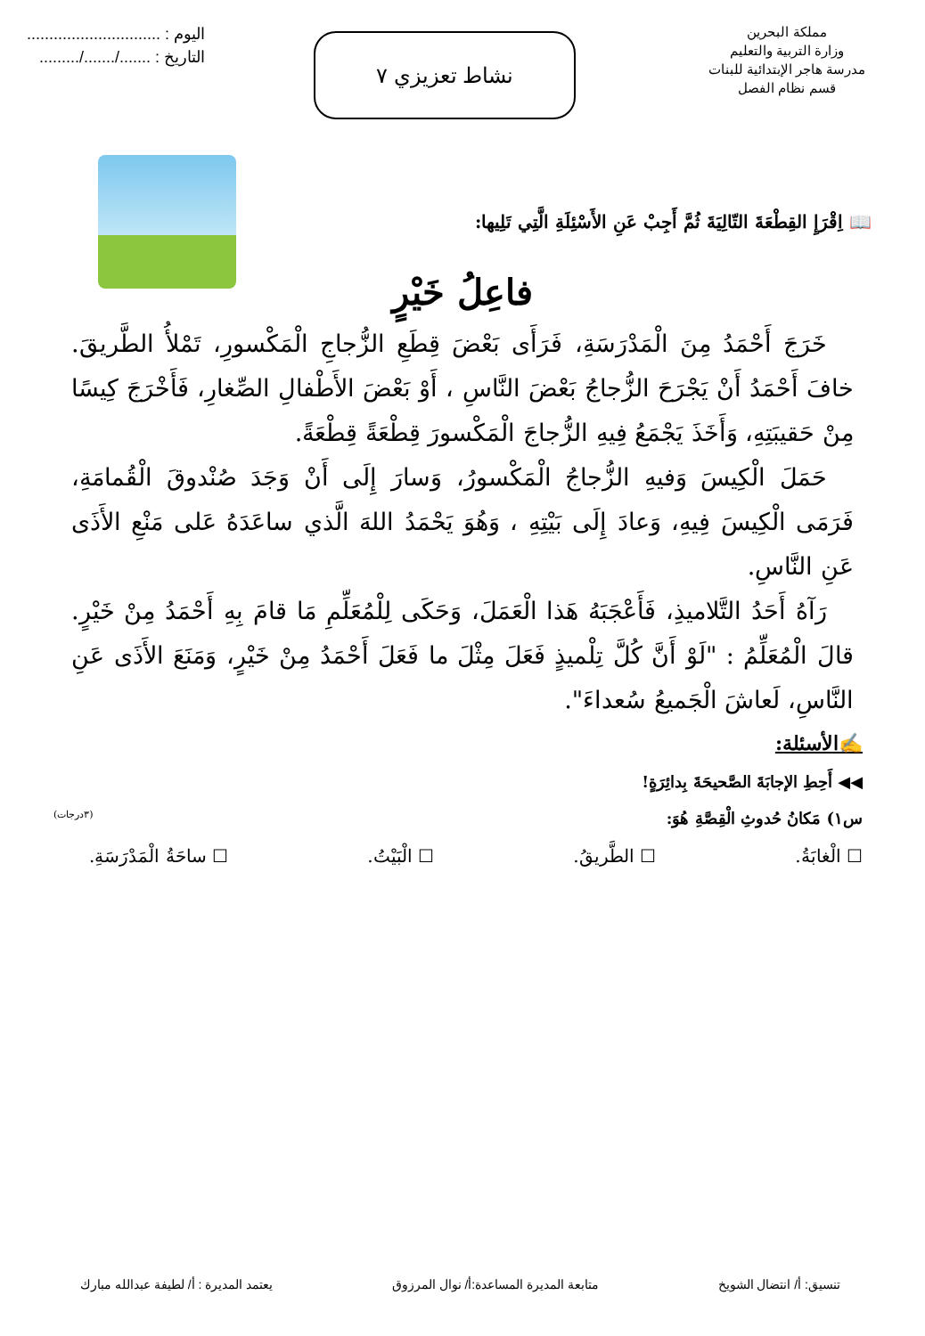مملكة البحرين
وزارة التربية والتعليم
مدرسة هاجر الإبتدائية للبنات
قسم نظام الفصل
نشاط تعزيزي ٧
اليوم : ..............................
التاريخ : ......./......./.........
📖 اِقْرَإِ القِطْعَةَ التّالِيَةَ ثُمَّ أَجِبْ عَنِ الأَسْئِلَةِ الَّتِي تَلِيها:
فاعِلُ خَيْرٍ
خَرَجَ أَحْمَدُ مِنَ الْمَدْرَسَةِ، فَرَأَى بَعْضَ قِطَعِ الزُّجاجِ الْمَكْسورِ، تَمْلأُ الطَّريقَ. خافَ أَحْمَدُ أَنْ يَجْرَحَ الزُّجاجُ بَعْضَ النَّاسِ ، أَوْ بَعْضَ الأَطْفالِ الصِّغارِ، فَأَخْرَجَ كِيسًا مِنْ حَقيبَتِهِ، وَأَخَذَ يَجْمَعُ فِيهِ الزُّجاجَ الْمَكْسورَ قِطْعَةً قِطْعَةً.
حَمَلَ الْكِيسَ وَفيهِ الزُّجاجُ الْمَكْسورُ، وَسارَ إِلَى أَنْ وَجَدَ صُنْدوقَ الْقُمامَةِ، فَرَمَى الْكِيسَ فِيهِ، وَعادَ إِلَى بَيْتِهِ ، وَهُوَ يَحْمَدُ اللهَ الَّذي ساعَدَهُ عَلى مَنْعِ الأَذَى عَنِ النَّاسِ.
رَآهُ أَحَدُ التَّلاميذِ، فَأَعْجَبَهُ هَذا الْعَمَلَ، وَحَكَى لِلْمُعَلِّمِ مَا قامَ بِهِ أَحْمَدُ مِنْ خَيْرٍ. قالَ الْمُعَلِّمُ : "لَوْ أَنَّ كُلَّ تِلْميذٍ فَعَلَ مِثْلَ ما فَعَلَ أَحْمَدُ مِنْ خَيْرٍ، وَمَنَعَ الأَذَى عَنِ النَّاسِ، لَعاشَ الْجَميعُ سُعداءَ".
✍الأسئلة:
◀◀ أَحِطِ الإجابَةَ الصَّحيحَةَ بِدائِرَةٍ!
س١) مَكانُ حُدوثِ الْقِصَّةِ هُوَ: (٣درجات)
☐ الْغابَةُ. ☐ الطَّريقُ. ☐ الْبَيْتُ. ☐ ساحَةُ الْمَدْرَسَةِ.
تنسيق: أ/ انتضال الشويخ متابعة المديرة المساعدة:أ/ نوال المرزوق يعتمد المديرة : أ/ لطيفة عبدالله مبارك